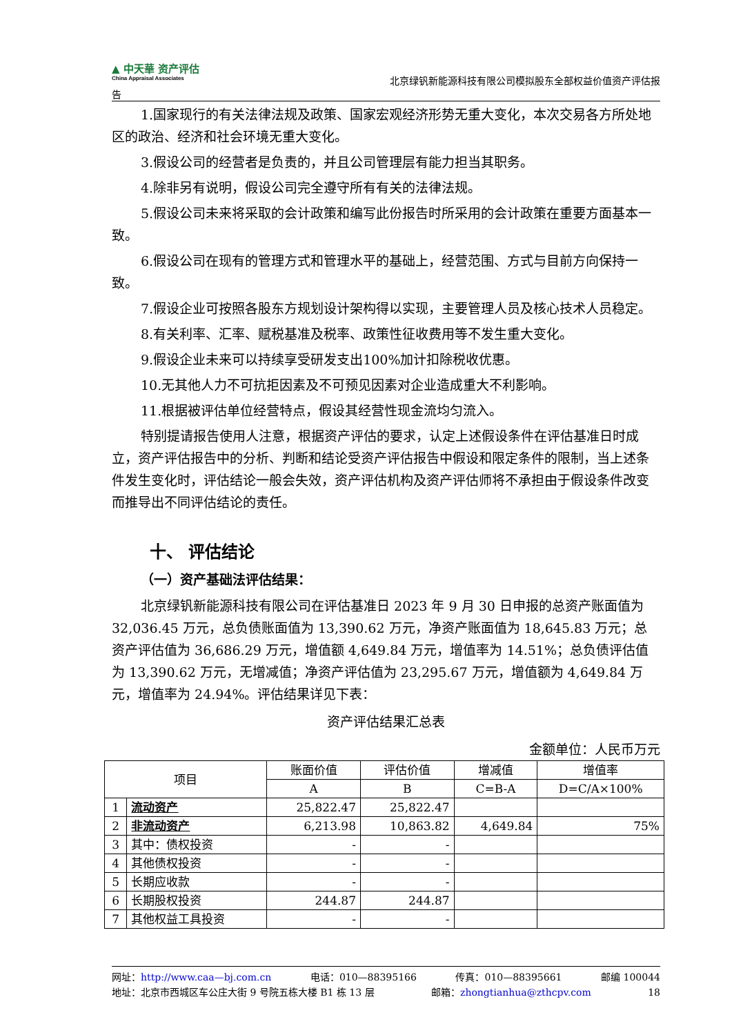▲ 中天華 资产评估
China Appraisal Associates
北京绿钒新能源科技有限公司模拟股东全部权益价值资产评估报
告
1.国家现行的有关法律法规及政策、国家宏观经济形势无重大变化，本次交易各方所处地区的政治、经济和社会环境无重大变化。
3.假设公司的经营者是负责的，并且公司管理层有能力担当其职务。
4.除非另有说明，假设公司完全遵守所有有关的法律法规。
5.假设公司未来将采取的会计政策和编写此份报告时所采用的会计政策在重要方面基本一致。
6.假设公司在现有的管理方式和管理水平的基础上，经营范围、方式与目前方向保持一致。
7.假设企业可按照各股东方规划设计架构得以实现，主要管理人员及核心技术人员稳定。
8.有关利率、汇率、赋税基准及税率、政策性征收费用等不发生重大变化。
9.假设企业未来可以持续享受研发支出100%加计扣除税收优惠。
10.无其他人力不可抗拒因素及不可预见因素对企业造成重大不利影响。
11.根据被评估单位经营特点，假设其经营性现金流均匀流入。
特别提请报告使用人注意，根据资产评估的要求，认定上述假设条件在评估基准日时成立，资产评估报告中的分析、判断和结论受资产评估报告中假设和限定条件的限制，当上述条件发生变化时，评估结论一般会失效，资产评估机构及资产评估师将不承担由于假设条件改变而推导出不同评估结论的责任。
十、 评估结论
（一）资产基础法评估结果：
北京绿钒新能源科技有限公司在评估基准日 2023 年 9 月 30 日申报的总资产账面值为 32,036.45 万元，总负债账面值为 13,390.62 万元，净资产账面值为 18,645.83 万元；总资产评估值为 36,686.29 万元，增值额 4,649.84 万元，增值率为 14.51%；总负债评估值为 13,390.62 万元，无增减值；净资产评估值为 23,295.67 万元，增值额为 4,649.84 万元，增值率为 24.94%。评估结果详见下表：
资产评估结果汇总表
金额单位：人民币万元
| 项目 | | 账面价值 | 评估价值 | 增减值 | 增值率 |
| --- | --- | --- | --- | --- | --- |
| | | A | B | C=B-A | D=C/A×100% |
| 1 | 流动资产 | 25,822.47 | 25,822.47 | | |
| 2 | 非流动资产 | 6,213.98 | 10,863.82 | 4,649.84 | 75% |
| 3 | 其中：债权投资 | - | - | | |
| 4 | 其他债权投资 | - | - | | |
| 5 | 长期应收款 | - | - | | |
| 6 | 长期股权投资 | 244.87 | 244.87 | | |
| 7 | 其他权益工具投资 | - | - | | |
网址：http://www.caa—bj.com.cn 电话：010—88395166 传真：010—88395661 邮编 100044
地址：北京市西城区车公庄大街 9 号院五栋大楼 B1 栋 13 层 邮箱：zhongtianhua@zthcpv.com 18